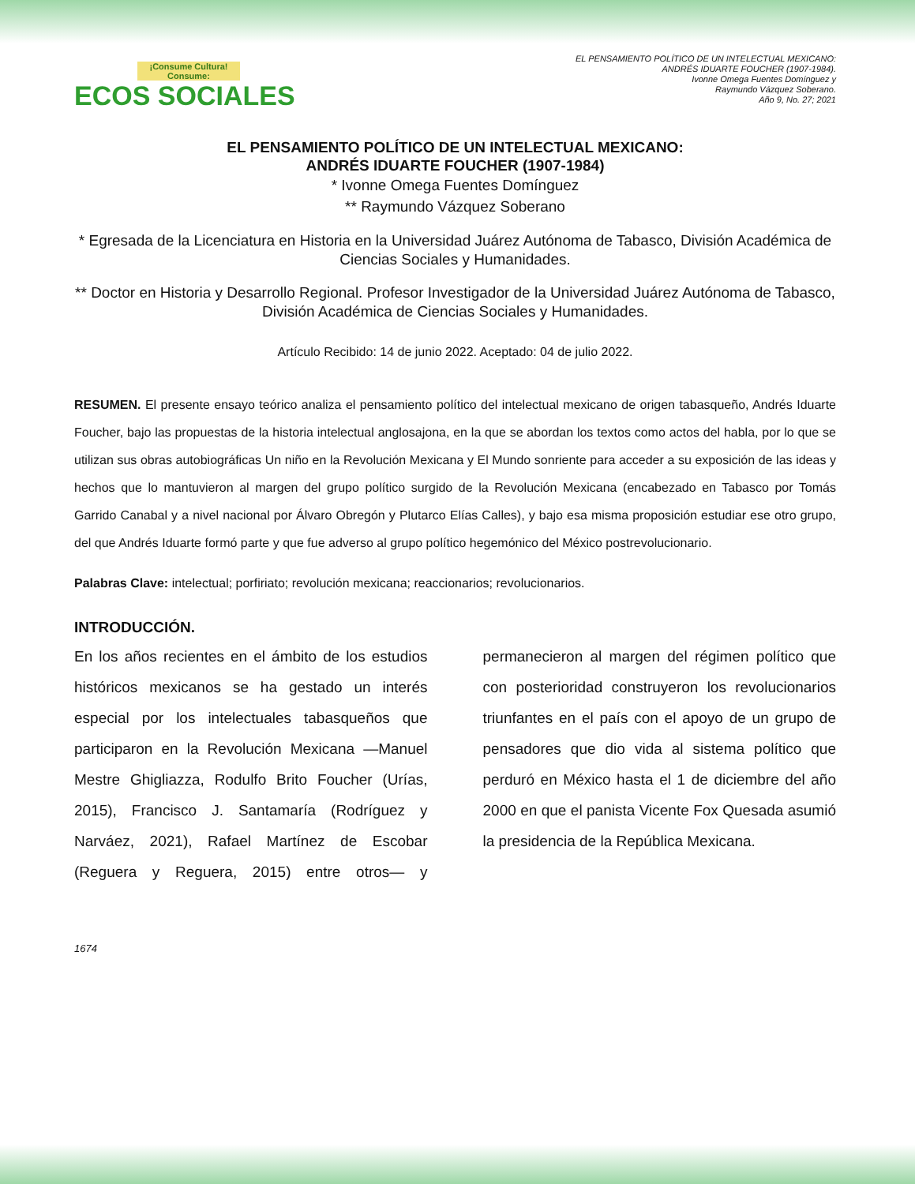¡Consume Cultura! Consume:
ECOS SOCIALES
EL PENSAMIENTO POLÍTICO DE UN INTELECTUAL MEXICANO:
ANDRÉS IDUARTE FOUCHER (1907-1984).
Ivonne Omega Fuentes Domínguez y
Raymundo Vázquez Soberano.
Año 9, No. 27; 2021
EL PENSAMIENTO POLÍTICO DE UN INTELECTUAL MEXICANO:
ANDRÉS IDUARTE FOUCHER (1907-1984)
* Ivonne Omega Fuentes Domínguez
** Raymundo Vázquez Soberano
* Egresada de la Licenciatura en Historia en la Universidad Juárez Autónoma de Tabasco, División Académica de Ciencias Sociales y Humanidades.
** Doctor en Historia y Desarrollo Regional. Profesor Investigador de la Universidad Juárez Autónoma de Tabasco, División Académica de Ciencias Sociales y Humanidades.
Artículo Recibido: 14 de junio 2022. Aceptado: 04 de julio 2022.
RESUMEN. El presente ensayo teórico analiza el pensamiento político del intelectual mexicano de origen tabasqueño, Andrés Iduarte Foucher, bajo las propuestas de la historia intelectual anglosajona, en la que se abordan los textos como actos del habla, por lo que se utilizan sus obras autobiográficas Un niño en la Revolución Mexicana y El Mundo sonriente para acceder a su exposición de las ideas y hechos que lo mantuvieron al margen del grupo político surgido de la Revolución Mexicana (encabezado en Tabasco por Tomás Garrido Canabal y a nivel nacional por Álvaro Obregón y Plutarco Elías Calles), y bajo esa misma proposición estudiar ese otro grupo, del que Andrés Iduarte formó parte y que fue adverso al grupo político hegemónico del México postrevolucionario.
Palabras Clave: intelectual; porfiriato; revolución mexicana; reaccionarios; revolucionarios.
INTRODUCCIÓN.
En los años recientes en el ámbito de los estudios históricos mexicanos se ha gestado un interés especial por los intelectuales tabasqueños que participaron en la Revolución Mexicana —Manuel Mestre Ghigliazza, Rodulfo Brito Foucher (Urías, 2015), Francisco J. Santamaría (Rodríguez y Narváez, 2021), Rafael Martínez de Escobar (Reguera y Reguera, 2015) entre otros— y permanecieron al margen del régimen político que con posterioridad construyeron los revolucionarios triunfantes en el país con el apoyo de un grupo de pensadores que dio vida al sistema político que perduró en México hasta el 1 de diciembre del año 2000 en que el panista Vicente Fox Quesada asumió la presidencia de la República Mexicana.
1674